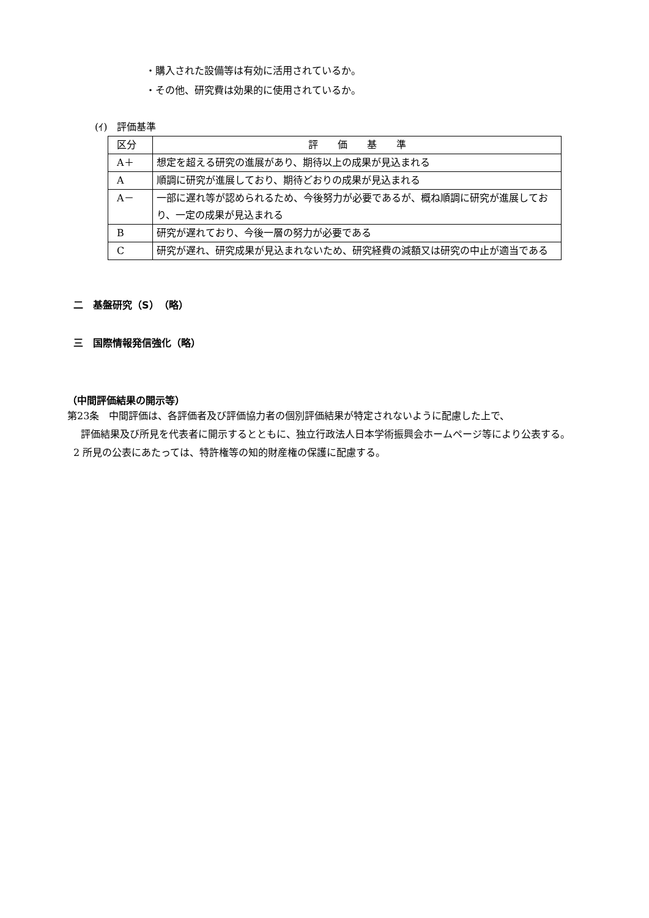・購入された設備等は有効に活用されているか。
・その他、研究費は効果的に使用されているか。
(ｲ)　評価基準
| 区分 | 評 価 基 準 |
| A＋ | 想定を超える研究の進展があり、期待以上の成果が見込まれる |
| A | 順調に研究が進展しており、期待どおりの成果が見込まれる |
| A－ | 一部に遅れ等が認められるため、今後努力が必要であるが、概ね順調に研究が進展しており、一定の成果が見込まれる |
| B | 研究が遅れており、今後一層の努力が必要である |
| C | 研究が遅れ、研究成果が見込まれないため、研究経費の減額又は研究の中止が適当である |
二　基盤研究（S）　（略）
三　国際情報発信強化（略）
（中間評価結果の開示等）
第23条　中間評価は、各評価者及び評価協力者の個別評価結果が特定されないように配慮した上で、
評価結果及び所見を代表者に開示するとともに、独立行政法人日本学術振興会ホームページ等により公表する。
2 所見の公表にあたっては、特許権等の知的財産権の保護に配慮する。